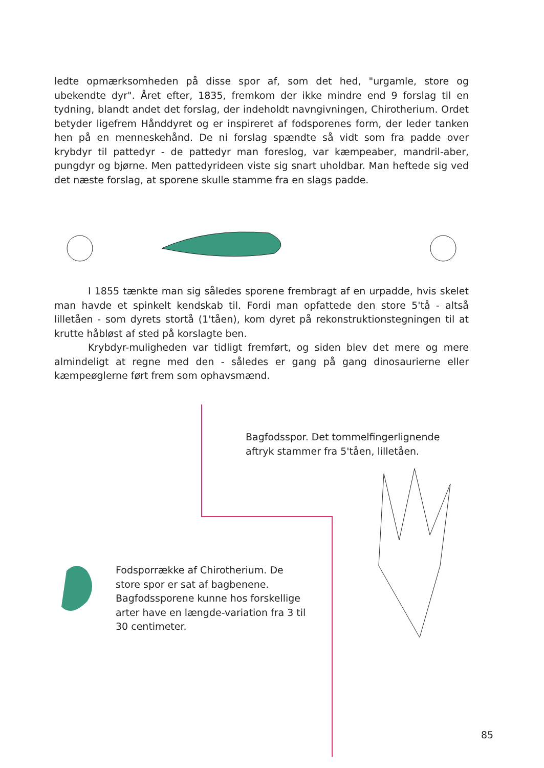ledte opmærksomheden på disse spor af, som det hed, "urgamle, store og ubekendte dyr". Året efter, 1835, fremkom der ikke mindre end 9 forslag til en tydning, blandt andet det forslag, der indeholdt navngivningen, Chirotherium. Ordet betyder ligefrem Hånddyret og er inspireret af fodsporenes form, der leder tanken hen på en menneskehånd. De ni forslag spændte så vidt som fra padde over krybdyr til pattedyr - de pattedyr man foreslog, var kæmpeaber, mandril-aber, pungdyr og bjørne. Men pattedyrideen viste sig snart uholdbar. Man heftede sig ved det næste forslag, at sporene skulle stamme fra en slags padde.
I 1855 tænkte man sig således sporene frembragt af en urpadde, hvis skelet man havde et spinkelt kendskab til. Fordi man opfattede den store 5'tå - altså lilletåen - som dyrets stortå (1'tåen), kom dyret på rekonstruktionstegningen til at krutte håbløst af sted på korslagte ben.
Krybdyr-muligheden var tidligt fremført, og siden blev det mere og mere almindeligt at regne med den - således er gang på gang dinosaurierne eller kæmpeøglerne ført frem som ophavsmænd.
Bagfodsspor. Det tommelfingerlignende aftryk stammer fra 5'tåen, lilletåen.
Fodsporrække af Chirotherium. De store spor er sat af bagbenene. Bagfodssporene kunne hos forskellige arter have en længde-variation fra 3 til 30 centimeter.
85